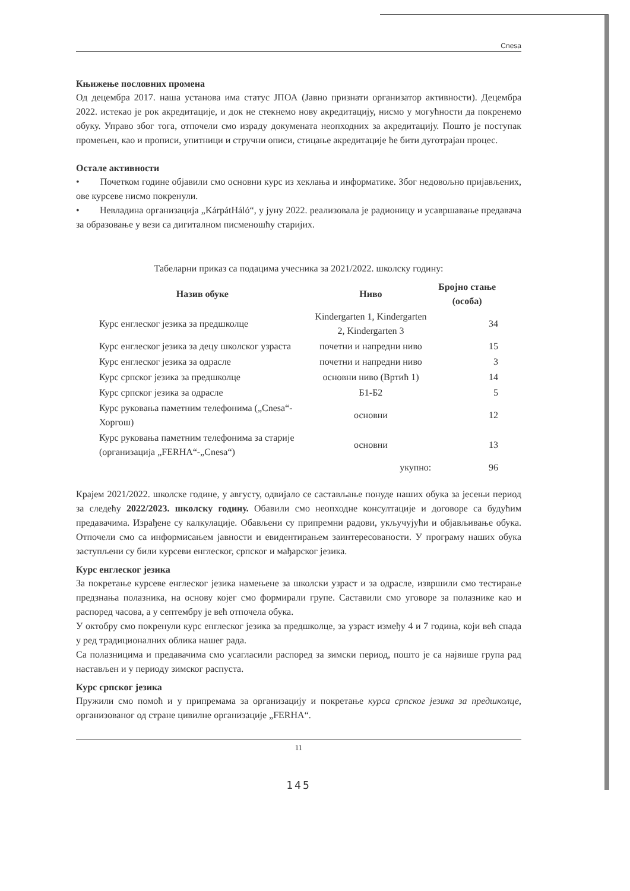Cnesa
Књижење пословних промена
Од децембра 2017. наша установа има статус ЈПОА (Јавно признати организатор активности). Децембра 2022. истекао је рок акредитације, и док не стекнемо нову акредитацију, нисмо у могућности да покренемо обуку. Управо због тога, отпочели смо израду докумената неопходних за акредитацију. Пошто је поступак промењен, као и прописи, упитници и стручни описи, стицање акредитације ће бити дуготрајан процес.
Остале активности
• Почетком године објавили смо основни курс из хеклања и информатике. Због недовољно пријављених, ове курсеве нисмо покренули.
• Невладина организација „KárpátHáló“, у јуну 2022. реализовала је радионицу и усавршавање предавача за образовање у вези са дигиталном писменошћу старијих.
Табеларни приказ са подацима учесника за 2021/2022. школску годину:
| Назив обуке | Ниво | Бројно стање (особа) |
| --- | --- | --- |
| Курс енглеског језика за предшколце | Kindergarten 1, Kindergarten 2, Kindergarten 3 | 34 |
| Курс енглеског језика за децу школског узраста | почетни и напредни ниво | 15 |
| Курс енглеског језика за одрасле | почетни и напредни ниво | 3 |
| Курс српског језика за предшколце | основни ниво (Вртић 1) | 14 |
| Курс српског језика за одрасле | Б1-Б2 | 5 |
| Курс руковања паметним телефонима („Cnesa“-Хоргош) | основни | 12 |
| Курс руковања паметним телефонима за старије (организација „FERHA“-„Cnesa“) | основни | 13 |
| | укупно: | 96 |
Крајем 2021/2022. школске године, у августу, одвијало се састављање понуде наших обука за јесењи период за следећу 2022/2023. школску годину. Обавили смо неопходне консултације и договоре са будућим предавачима. Израђене су калкулације. Обављени су припремни радови, укључујући и објављивање обука. Отпочели смо са информисањем јавности и евидентирањем заинтересованости. У програму наших обука заступљени су били курсеви енглеског, српског и мађарског језика.
Курс енглеског језика
За покретање курсеве енглеског језика намењене за школски узраст и за одрасле, извршили смо тестирање предзнања полазника, на основу којег смо формирали групе. Саставили смо уговоре за полазнике као и распоред часова, а у септембру је већ отпочела обука.
У октобру смо покренули курс енглеског језика за предшколце, за узраст између 4 и 7 година, који већ спада у ред традиционалних облика нашег рада.
Са полазницима и предавачима смо усагласили распоред за зимски период, пошто је са највише група рад настављен и у периоду зимског распуста.
Курс српског језика
Пружили смо помоћ и у припремама за организацију и покретање курса српског језика за предшколце, организованог од стране цивилне организације „FERHA“.
11
145